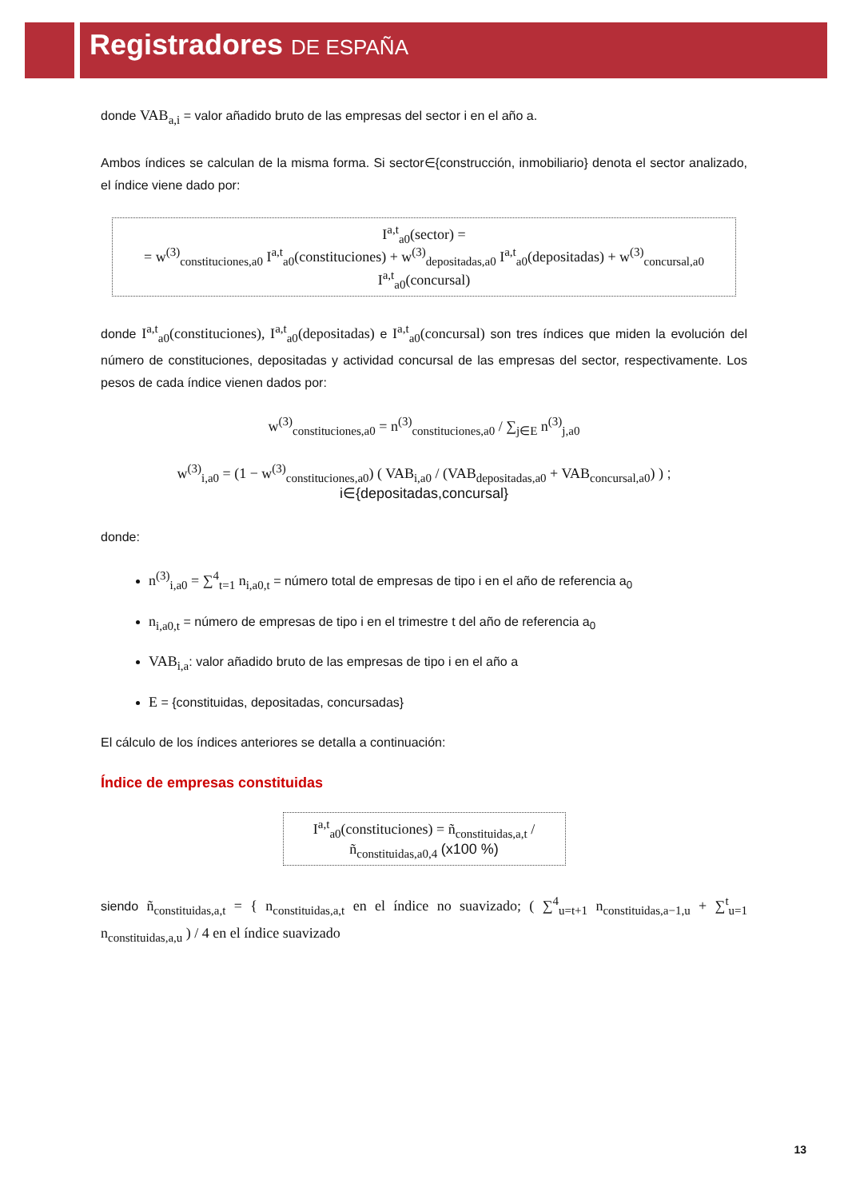Registradores DE ESPAÑA
donde VAB<sub>a,i</sub> = valor añadido bruto de las empresas del sector i en el año a.
Ambos índices se calculan de la misma forma. Si sector∈{construcción, inmobiliario} denota el sector analizado, el índice viene dado por:
I<sup>a,t</sup><sub>a0</sub>(sector) =
= w<sup>(3)</sup><sub>constituciones,a0</sub> I<sup>a,t</sup><sub>a0</sub>(constituciones) + w<sup>(3)</sup><sub>depositadas,a0</sub> I<sup>a,t</sup><sub>a0</sub>(depositadas) + w<sup>(3)</sup><sub>concursal,a0</sub> I<sup>a,t</sup><sub>a0</sub>(concursal)
donde I<sup>a,t</sup><sub>a0</sub>(constituciones), I<sup>a,t</sup><sub>a0</sub>(depositadas) e I<sup>a,t</sup><sub>a0</sub>(concursal) son tres índices que miden la evolución del número de constituciones, depositadas y actividad concursal de las empresas del sector, respectivamente. Los pesos de cada índice vienen dados por:
w<sup>(3)</sup><sub>constituciones,a0</sub> = n<sup>(3)</sup><sub>constituciones,a0</sub> / ∑<sub>j∈E</sub> n<sup>(3)</sup><sub>j,a0</sub>
w<sup>(3)</sup><sub>i,a0</sub> = (1 − w<sup>(3)</sup><sub>constituciones,a0</sub>) ( VAB<sub>i,a0</sub> / (VAB<sub>depositadas,a0</sub> + VAB<sub>concursal,a0</sub>) ) ; i∈{depositadas,concursal}
donde:
n<sup>(3)</sup><sub>i,a0</sub> = ∑<sup>4</sup><sub>t=1</sub> n<sub>i,a0,t</sub> = número total de empresas de tipo i en el año de referencia a<sub>0</sub>
n<sub>i,a0,t</sub> = número de empresas de tipo i en el trimestre t del año de referencia a<sub>0</sub>
VAB<sub>i,a</sub>: valor añadido bruto de las empresas de tipo i en el año a
E = {constituidas, depositadas, concursadas}
El cálculo de los índices anteriores se detalla a continuación:
Índice de empresas constituidas
I<sup>a,t</sup><sub>a0</sub>(constituciones) = ñ<sub>constituidas,a,t</sub> / ñ<sub>constituidas,a0,4</sub> (x100 %)
siendo ñ<sub>constituidas,a,t</sub> = { n<sub>constituidas,a,t</sub> en el índice no suavizado; ( ∑<sup>4</sup><sub>u=t+1</sub> n<sub>constituidas,a−1,u</sub> + ∑<sup>t</sup><sub>u=1</sub> n<sub>constituidas,a,u</sub> ) / 4 en el índice suavizado
13